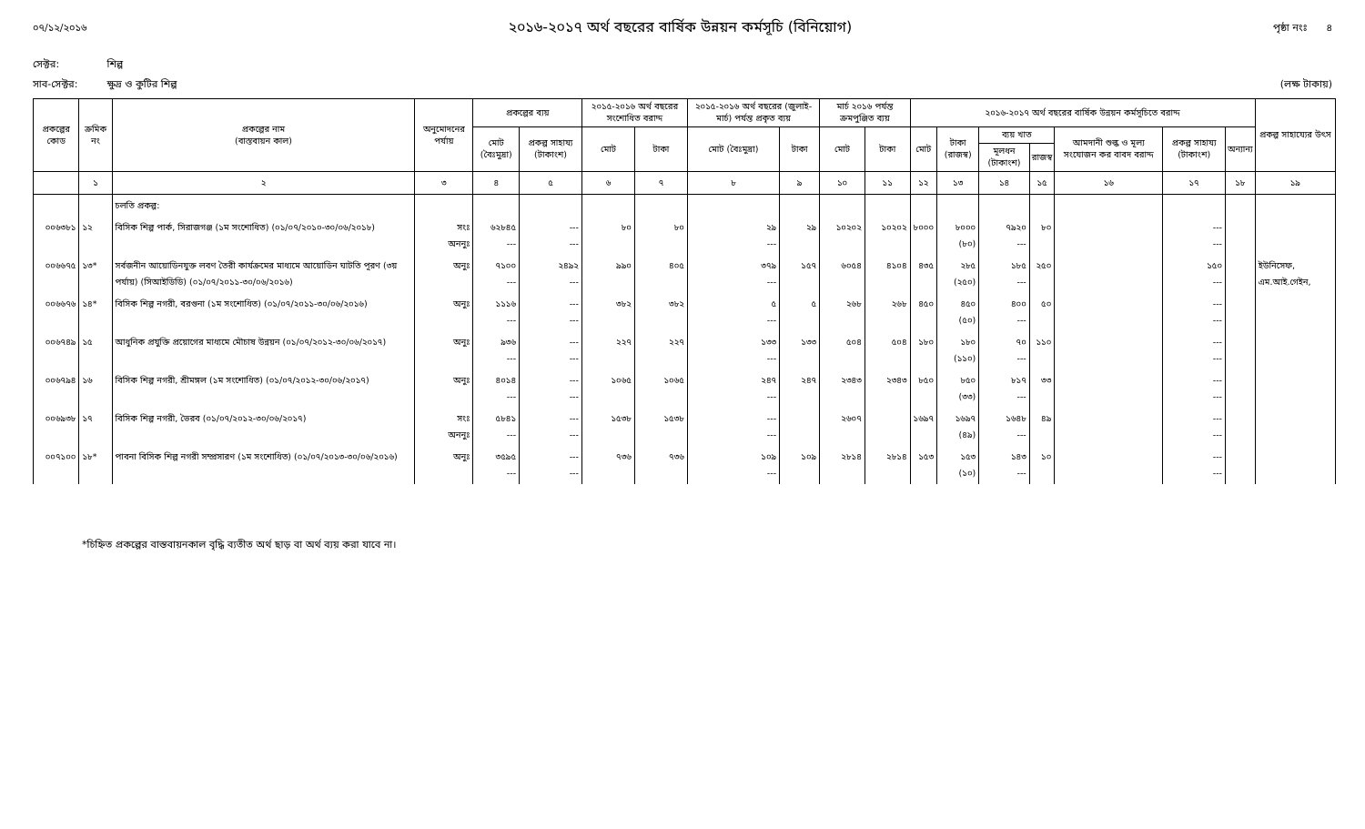০৭/১২/২০১৬
২০১৬-২০১৭ অর্থ বছরের বার্ষিক উন্নয়ন কর্মসূচি (বিনিয়োগ)
পৃষ্ঠা নংঃ ৪
সেক্টর: শিল্প
সাব-সেক্টর: ক্ষুদ্র ও কুটির শিল্প
(লক্ষ টাকায়)
| প্রকল্পের কোড | ক্রমিক নং | প্রকল্পের নাম (বাস্তবায়ন কাল) | অনুমোদনের পর্যায় | প্রকল্পের ব্যয় | | ২০১৫-২০১৬ অর্থ বছরের সংশোধিত বরাদ্দ | | ২০১৫-২০১৬ অর্থ বছরের (জুলাই-মার্চ) পর্যন্ত প্রকৃত ব্যয় | | মার্চ ২০১৬ পর্যন্ত ক্রমপুঞ্জিত ব্যয় | | ২০১৬-২০১৭ অর্থ বছরের বার্ষিক উন্নয়ন কর্মসূচিতে বরাদ্দ | | | | | | | প্রকল্প সাহায্যের উৎস |
| --- | --- | --- | --- | --- | --- | --- | --- | --- | --- | --- | --- | --- | --- | --- | --- | --- | --- | --- | --- |
| | | | | মোট (বৈঃমুদ্রা) | প্রকল্প সাহায্য (টাকাংশ) | মোট | টাকা | মোট (বৈঃমুদ্রা) | টাকা | মোট | টাকা | মোট | টাকা (রাজস্ব) | ব্যয় খাত | | আমদানী শুল্ক ও মূল্য সংযোজন কর বাবদ বরাদ্দ | প্রকল্প সাহায্য (টাকাংশ) | অন্যান্য | |
| | | | | | | | | | | | | | | মূলধন (টাকাংশ) | রাজস্ব | | | | |
| | ১ | ২ | ৩ | ৪ | ৫ | ৬ | ৭ | ৮ | ৯ | ১০ | ১১ | ১২ | ১৩ | ১৪ | ১৫ | ১৬ | ১৭ | ১৮ | ১৯ |
| | | চলতি প্রকল্প: | | | | | | | | | | | | | | | | | |
| ০০৬৩৮১ | ১২ | বিসিক শিল্প পার্ক, সিরাজগঞ্জ (১ম সংশোধিত) (০১/০৭/২০১০-৩০/০৬/২০১৮) | সংঃ অননুঃ | ৬২৮৪৫ --- | --- --- | ৮০ | ৮০ | ২৯ --- | ২৯ | ১০২০২ | ১০২০২ | ৮০০০ | ৮০০০ (৮০) | ৭৯২০ --- | ৮০ | | --- --- | | |
| ০০৬৬৭৫ | ১৩* | সর্বজনীন আয়োডিনযুক্ত লবণ তৈরী কার্যক্রমের মাধ্যমে আয়োডিন ঘাটতি পূরণ (৩য় পর্যায়) (সিআইডিডি) (০১/০৭/২০১১-৩০/০৬/২০১৬) | অনুঃ | ৭১০০ --- | ২৪৯২ --- | ৯৯০ | ৪০৫ | ৩৭৯ --- | ১৫৭ | ৬০৫৪ | ৪১০৪ | ৪৩৫ | ২৮৫ (২৫০) | ১৮৫ --- | ২৫০ | | ১৫০ --- | | ইউনিসেফ, এম.আই.গেইন, |
| ০০৬৬৭৬ | ১৪* | বিসিক শিল্প নগরী, বরগুনা (১ম সংশোধিত) (০১/০৭/২০১১-৩০/০৬/২০১৬) | অনুঃ | ১১১৬ --- | --- --- | ৩৮২ | ৩৮২ | ৫ --- | ৫ | ২৬৮ | ২৬৮ | ৪৫০ | ৪৫০ (৫০) | ৪০০ --- | ৫০ | | --- --- | | |
| ০০৬৭৪৯ | ১৫ | আধুনিক প্রযুক্তি প্রয়োগের মাধ্যমে মৌচাষ উন্নয়ন (০১/০৭/২০১২-৩০/০৬/২০১৭) | অনুঃ | ৯৩৬ --- | --- --- | ২২৭ | ২২৭ | ১৩৩ --- | ১৩৩ | ৫০৪ | ৫০৪ | ১৮০ | ১৮০ (১১০) | ৭০ --- | ১১০ | | --- --- | | |
| ০০৬৭৯৪ | ১৬ | বিসিক শিল্প নগরী, শ্রীমঙ্গল (১ম সংশোধিত) (০১/০৭/২০১২-৩০/০৬/২০১৭) | অনুঃ | ৪০১৪ --- | --- --- | ১০৬৫ | ১০৬৫ | ২৪৭ --- | ২৪৭ | ২৩৪৩ | ২৩৪৩ | ৮৫০ | ৮৫০ (৩৩) | ৮১৭ --- | ৩৩ | | --- --- | | |
| ০০৬৯৩৮ | ১৭ | বিসিক শিল্প নগরী, ভৈরব (০১/০৭/২০১২-৩০/০৬/২০১৭) | সংঃ অননুঃ | ৫৮৪১ --- | --- --- | ১৫৩৮ | ১৫৩৮ | --- --- | | ২৬০৭ | | ১৬৯৭ | ১৬৯৭ (৪৯) | ১৬৪৮ --- | ৪৯ | | --- --- | | |
| ০০৭১০০ | ১৮* | পাবনা বিসিক শিল্প নগরী সম্প্রসারণ (১ম সংশোধিত) (০১/০৭/২০১৩-৩০/০৬/২০১৬) | অনুঃ | ৩৫৯৫ --- | --- --- | ৭৩৬ | ৭৩৬ | ১০৯ --- | ১০৯ | ২৮১৪ | ২৮১৪ | ১৫৩ | ১৫৩ (১০) | ১৪৩ --- | ১০ | | --- --- | | |
*চিহ্নিত প্রকল্পের বাস্তবায়নকাল বৃদ্ধি ব্যতীত অর্থ ছাড় বা অর্থ ব্যয় করা যাবে না।